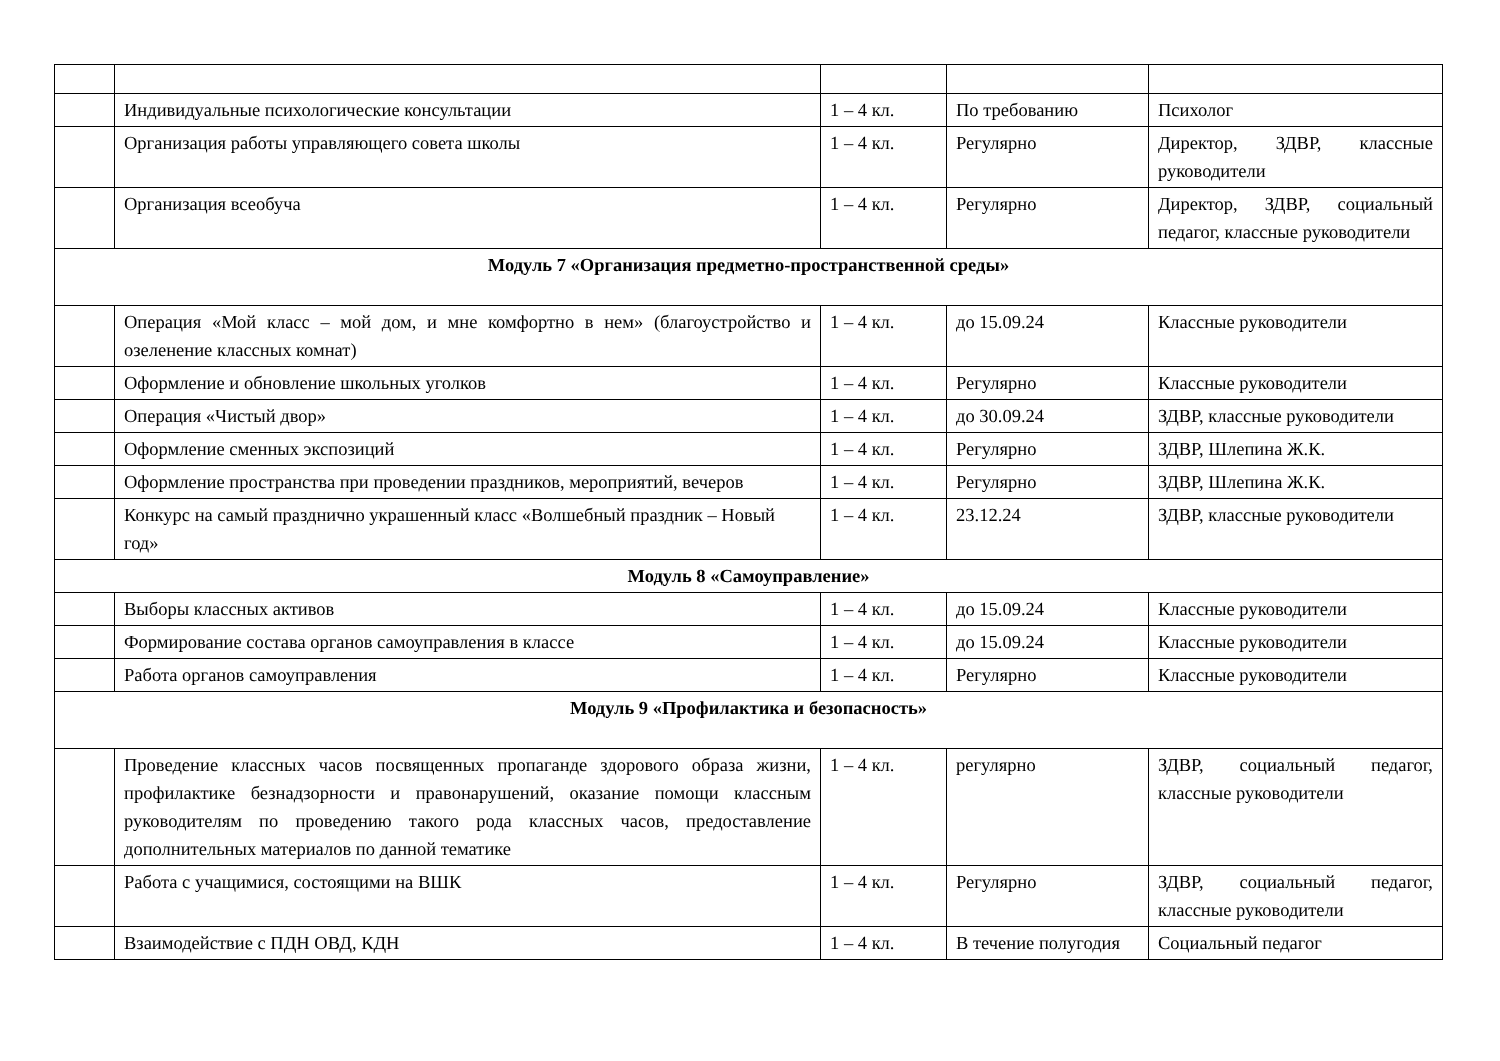| | Индивидуальные психологические консультации | 1 – 4 кл. | По требованию | Психолог |
| | Организация работы управляющего совета школы | 1 – 4 кл. | Регулярно | Директор, ЗДВР, классные руководители |
| | Организация всеобуча | 1 – 4 кл. | Регулярно | Директор, ЗДВР, социальный педагог, классные руководители |
| Модуль 7 «Организация предметно-пространственной среды» | | | | |
| | Операция «Мой класс – мой дом, и мне комфортно в нем» (благоустройство и озеленение классных комнат) | 1 – 4 кл. | до 15.09.24 | Классные руководители |
| | Оформление и обновление школьных уголков | 1 – 4 кл. | Регулярно | Классные руководители |
| | Операция «Чистый двор» | 1 – 4 кл. | до 30.09.24 | ЗДВР, классные руководители |
| | Оформление сменных экспозиций | 1 – 4 кл. | Регулярно | ЗДВР, Шлепина Ж.К. |
| | Оформление пространства при проведении праздников, мероприятий, вечеров | 1 – 4 кл. | Регулярно | ЗДВР, Шлепина Ж.К. |
| | Конкурс на самый празднично украшенный класс «Волшебный праздник – Новый год» | 1 – 4 кл. | 23.12.24 | ЗДВР, классные руководители |
| Модуль 8 «Самоуправление» | | | | |
| | Выборы классных активов | 1 – 4 кл. | до 15.09.24 | Классные руководители |
| | Формирование состава органов самоуправления в классе | 1 – 4 кл. | до 15.09.24 | Классные руководители |
| | Работа органов самоуправления | 1 – 4 кл. | Регулярно | Классные руководители |
| Модуль 9 «Профилактика и безопасность» | | | | |
| | Проведение классных часов посвященных пропаганде здорового образа жизни, профилактике безнадзорности и правонарушений, оказание помощи классным руководителям по проведению такого рода классных часов, предоставление дополнительных материалов по данной тематике | 1 – 4 кл. | регулярно | ЗДВР, социальный педагог, классные руководители |
| | Работа с учащимися, состоящими на ВШК | 1 – 4 кл. | Регулярно | ЗДВР, социальный педагог, классные руководители |
| | Взаимодействие с ПДН ОВД, КДН | 1 – 4 кл. | В течение полугодия | Социальный педагог |